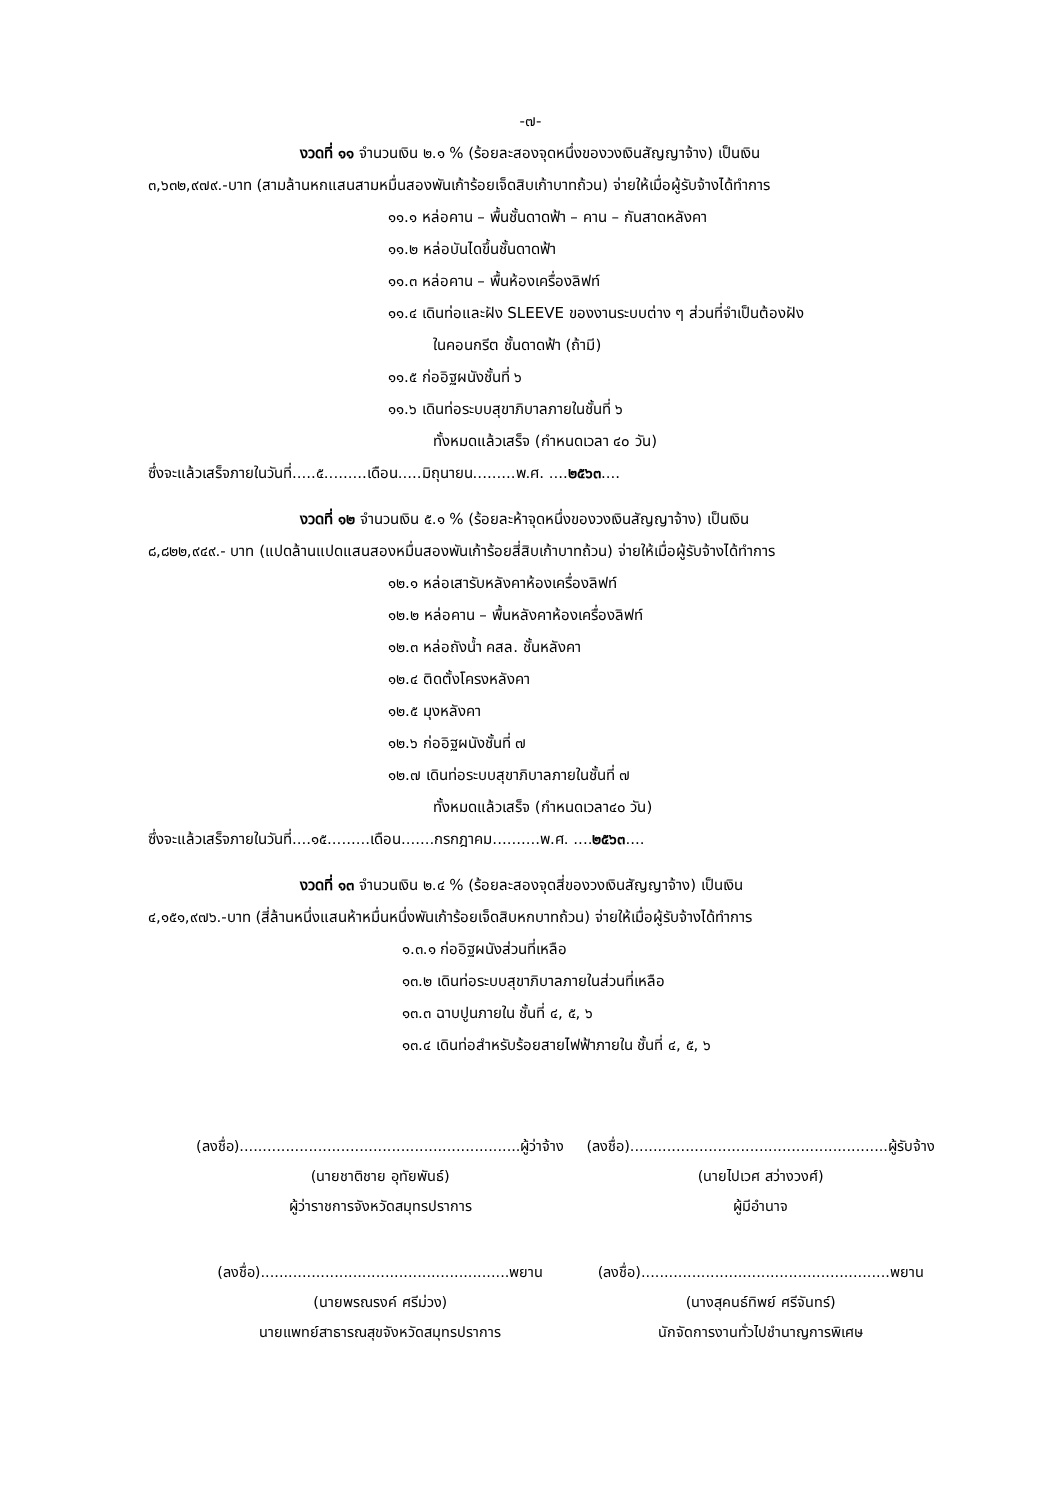-๗-
งวดที่ ๑๑ จำนวนเงิน ๒.๑ % (ร้อยละสองจุดหนึ่งของวงเงินสัญญาจ้าง) เป็นเงิน
๓,๖๓๒,๙๗๙.-บาท (สามล้านหกแสนสามหมื่นสองพันเก้าร้อยเจ็ดสิบเก้าบาทถ้วน) จ่ายให้เมื่อผู้รับจ้างได้ทำการ
๑๑.๑ หล่อคาน – พื้นชั้นดาดฟ้า – คาน – กันสาดหลังคา
๑๑.๒ หล่อบันไดขึ้นชั้นดาดฟ้า
๑๑.๓ หล่อคาน – พื้นห้องเครื่องลิฟท์
๑๑.๔ เดินท่อและฝัง SLEEVE ของงานระบบต่าง ๆ ส่วนที่จำเป็นต้องฝัง
ในคอนกรีต ชั้นดาดฟ้า (ถ้ามี)
๑๑.๕ ก่ออิฐผนังชั้นที่ ๖
๑๑.๖ เดินท่อระบบสุขาภิบาลภายในชั้นที่ ๖
ทั้งหมดแล้วเสร็จ (กำหนดเวลา ๔๐ วัน)
ซึ่งจะแล้วเสร็จภายในวันที่.....๕.........เดือน.....มิถุนายน.........พ.ศ. ....๒๕๖๓....
งวดที่ ๑๒ จำนวนเงิน ๕.๑ % (ร้อยละห้าจุดหนึ่งของวงเงินสัญญาจ้าง) เป็นเงิน
๘,๘๒๒,๙๔๙.- บาท (แปดล้านแปดแสนสองหมื่นสองพันเก้าร้อยสี่สิบเก้าบาทถ้วน) จ่ายให้เมื่อผู้รับจ้างได้ทำการ
๑๒.๑ หล่อเสารับหลังคาห้องเครื่องลิฟท์
๑๒.๒ หล่อคาน – พื้นหลังคาห้องเครื่องลิฟท์
๑๒.๓ หล่อถังน้ำ คสล. ชั้นหลังคา
๑๒.๔ ติดตั้งโครงหลังคา
๑๒.๕ มุงหลังคา
๑๒.๖ ก่ออิฐผนังชั้นที่ ๗
๑๒.๗ เดินท่อระบบสุขาภิบาลภายในชั้นที่ ๗
ทั้งหมดแล้วเสร็จ (กำหนดเวลา๔๐ วัน)
ซึ่งจะแล้วเสร็จภายในวันที่....๑๕.........เดือน.......กรกฎาคม..........พ.ศ. ....๒๕๖๓....
งวดที่ ๑๓ จำนวนเงิน ๒.๔ % (ร้อยละสองจุดสี่ของวงเงินสัญญาจ้าง) เป็นเงิน
๔,๑๕๑,๙๗๖.-บาท (สี่ล้านหนึ่งแสนห้าหมื่นหนึ่งพันเก้าร้อยเจ็ดสิบหกบาทถ้วน) จ่ายให้เมื่อผู้รับจ้างได้ทำการ
๑.๓.๑ ก่ออิฐผนังส่วนที่เหลือ
๑๓.๒ เดินท่อระบบสุขาภิบาลภายในส่วนที่เหลือ
๑๓.๓ ฉาบปูนภายใน ชั้นที่ ๔, ๕, ๖
๑๓.๔ เดินท่อสำหรับร้อยสายไฟฟ้าภายใน ชั้นที่ ๔, ๕, ๖
(ลงชื่อ).............................................................ผู้ว่าจ้าง
(นายชาติชาย อุทัยพันธ์)
ผู้ว่าราชการจังหวัดสมุทรปราการ
(ลงชื่อ)......................................................พยาน
(นายพรณรงค์ ศรีม่วง)
นายแพทย์สาธารณสุขจังหวัดสมุทรปราการ
(ลงชื่อ)........................................................ผู้รับจ้าง
(นายไปเวศ สว่างวงศ์)
ผู้มีอำนาจ
(ลงชื่อ)......................................................พยาน
(นางสุคนธ์ทิพย์ ศรีจันทร์)
นักจัดการงานทั่วไปชำนาญการพิเศษ